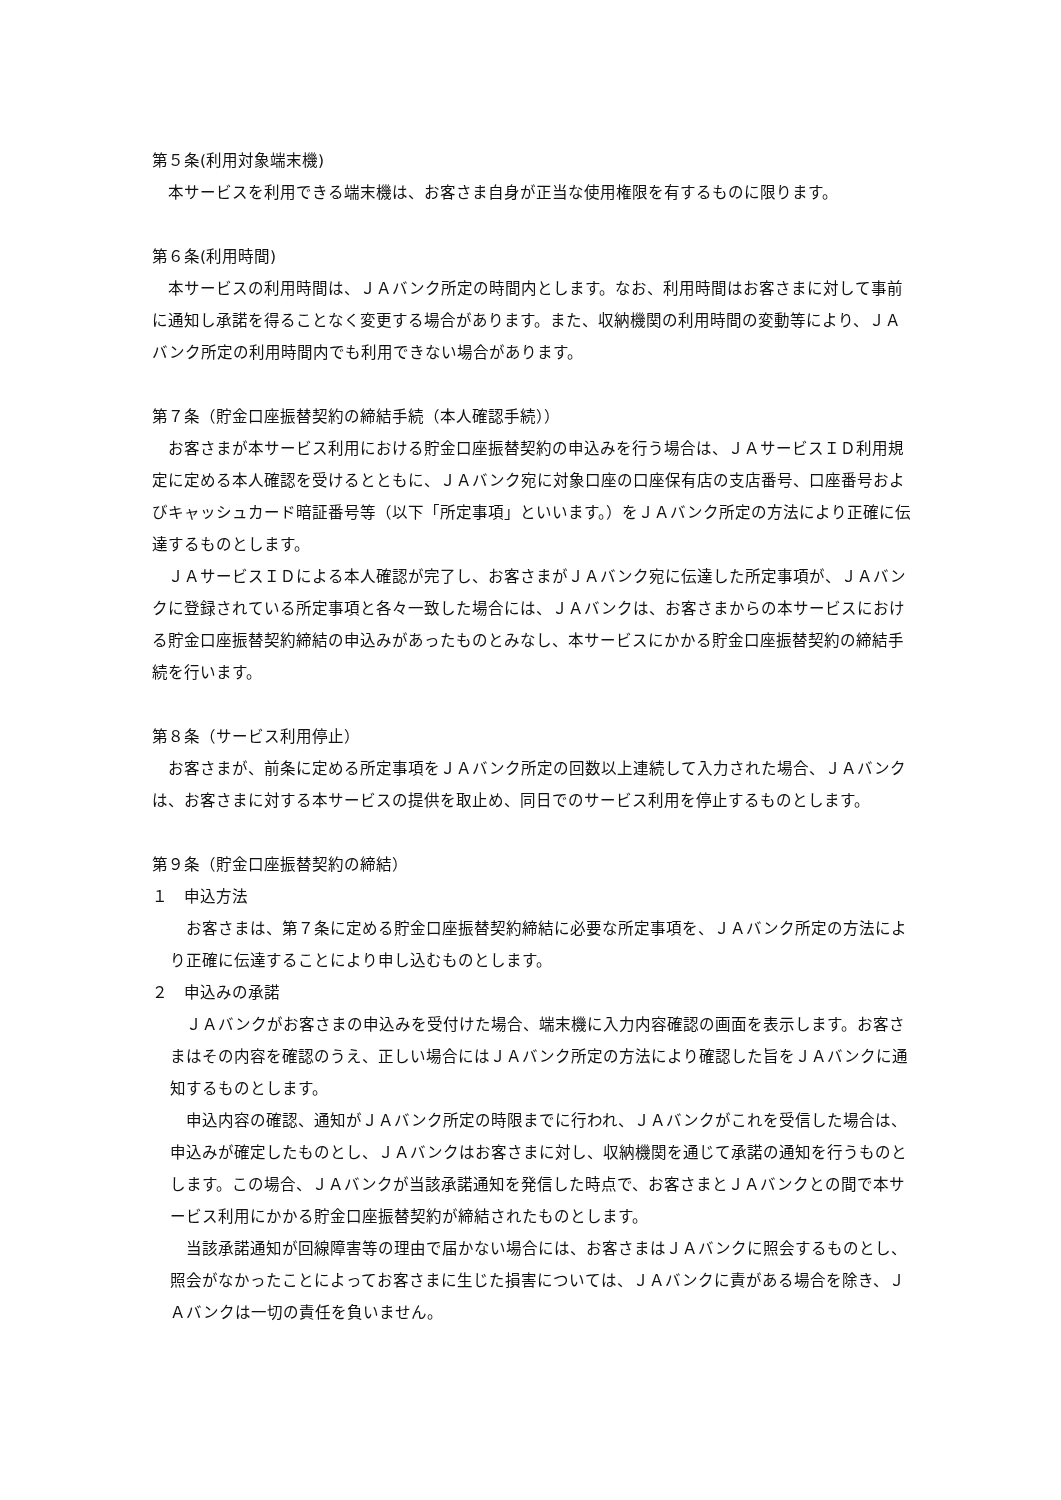第５条(利用対象端末機)
本サービスを利用できる端末機は、お客さま自身が正当な使用権限を有するものに限ります。
第６条(利用時間)
本サービスの利用時間は、ＪＡバンク所定の時間内とします。なお、利用時間はお客さまに対して事前に通知し承諾を得ることなく変更する場合があります。また、収納機関の利用時間の変動等により、ＪＡバンク所定の利用時間内でも利用できない場合があります。
第７条（貯金口座振替契約の締結手続（本人確認手続））
お客さまが本サービス利用における貯金口座振替契約の申込みを行う場合は、ＪＡサービスＩＤ利用規定に定める本人確認を受けるとともに、ＪＡバンク宛に対象口座の口座保有店の支店番号、口座番号およびキャッシュカード暗証番号等（以下「所定事項」といいます。）をＪＡバンク所定の方法により正確に伝達するものとします。
ＪＡサービスＩＤによる本人確認が完了し、お客さまがＪＡバンク宛に伝達した所定事項が、ＪＡバンクに登録されている所定事項と各々一致した場合には、ＪＡバンクは、お客さまからの本サービスにおける貯金口座振替契約締結の申込みがあったものとみなし、本サービスにかかる貯金口座振替契約の締結手続を行います。
第８条（サービス利用停止）
お客さまが、前条に定める所定事項をＪＡバンク所定の回数以上連続して入力された場合、ＪＡバンクは、お客さまに対する本サービスの提供を取止め、同日でのサービス利用を停止するものとします。
第９条（貯金口座振替契約の締結）
１　申込方法
お客さまは、第７条に定める貯金口座振替契約締結に必要な所定事項を、ＪＡバンク所定の方法により正確に伝達することにより申し込むものとします。
２　申込みの承諾
ＪＡバンクがお客さまの申込みを受付けた場合、端末機に入力内容確認の画面を表示します。お客さまはその内容を確認のうえ、正しい場合にはＪＡバンク所定の方法により確認した旨をＪＡバンクに通知するものとします。
申込内容の確認、通知がＪＡバンク所定の時限までに行われ、ＪＡバンクがこれを受信した場合は、申込みが確定したものとし、ＪＡバンクはお客さまに対し、収納機関を通じて承諾の通知を行うものとします。この場合、ＪＡバンクが当該承諾通知を発信した時点で、お客さまとＪＡバンクとの間で本サービス利用にかかる貯金口座振替契約が締結されたものとします。
当該承諾通知が回線障害等の理由で届かない場合には、お客さまはＪＡバンクに照会するものとし、照会がなかったことによってお客さまに生じた損害については、ＪＡバンクに責がある場合を除き、ＪＡバンクは一切の責任を負いません。